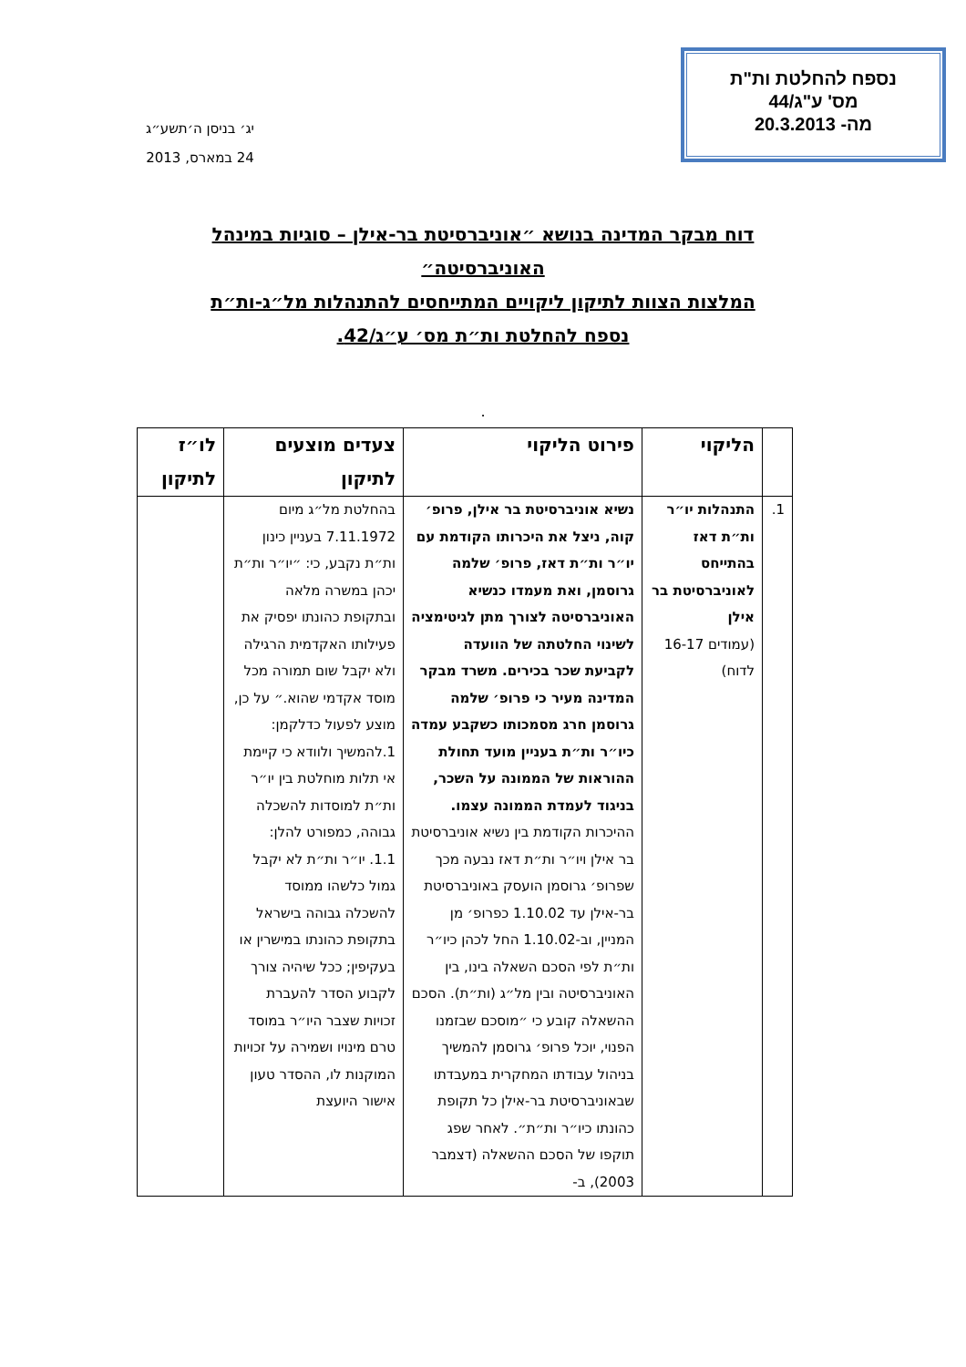נספח להחלטת ות"ת
מס' ע"ג/44
מה- 20.3.2013
יג׳ בניסן ה׳תשע״ג
24 במארס, 2013
דוח מבקר המדינה בנושא ״אוניברסיטת בר-אילן – סוגיות במינהל האוניברסיטה״
המלצות הצוות לתיקון ליקויים המתייחסים להתנהלות מל״ג-ות״ת
נספח להחלטת ות״ת מס׳ ע״ג/42.
.
| | הליקוי | פירוט הליקוי | צעדים מוצעים לתיקון | לו״ז לתיקון |
| --- | --- | --- | --- | --- |
| 1. | התנהלות יו״ר ות״ת דאז בהתייחס לאוניברסיטת בר אילן (עמודים 16-17 לדוח) | נשיא אוניברסיטת בר אילן, פרופ׳ קוה, ניצל את היכרותו הקודמת עם יו״ר ות״ת דאז, פרופ׳ שלמה גרוסמן, ואת מעמדו כנשיא האוניברסיטה לצורך מתן לגיטימציה לשינוי החלטתה של הוועדה לקביעת שכר בכירים. משרד מבקר המדינה מעיר כי פרופ׳ שלמה גרוסמן חרג מסמכותו כשקבע עמדה כיו״ר ות״ת בעניין מועד תחולת ההוראות של הממונה על השכר, בניגוד לעמדת הממונה עצמו. ההיכרות הקודמת בין נשיא אוניברסיטת בר אילן ויו״ר ות״ת דאז נבעה מכך שפרופ׳ גרוסמן הועסק באוניברסיטת בר-אילן עד 1.10.02 כפרופ׳ מן המניין, וב-1.10.02 החל לכהן כיו״ר ות״ת לפי הסכם השאלה בינו, בין האוניברסיטה ובין מל״ג (ות״ת). הסכם ההשאלה קובע כי ״מוסכם שבזמנו הפנוי, יוכל פרופ׳ גרוסמן להמשיך בניהול עבודתו המחקרית במעבדתו שבאוניברסיטת בר-אילן כל תקופת כהונתו כיו״ר ות״ת״. לאחר שפג תוקפו של הסכם ההשאלה (דצמבר 2003), ב- | בהחלטת מל״ג מיום 7.11.1972 בעניין כינון ות״ת נקבע, כי: ״יו״ר ות״ת יכהן במשרה מלאה ובתקופת כהונתו יפסיק את פעילותו האקדמית הרגילה ולא יקבל שום תמורה מכל מוסד אקדמי שהוא.״ על כן, מוצע לפעול כדלקמן: 1.להמשיך ולוודא כי קיימת אי תלות מוחלטת בין יו״ר ות״ת למוסדות להשכלה גבוהה, כמפורט להלן: 1.1. יו״ר ות״ת לא יקבל גמול כלשהו ממוסד להשכלה גבוהה בישראל בתקופת כהונתו במישרין או בעקיפין; ככל שיהיה צורך לקבוע הסדר להעברת זכויות שצבר היו״ר במוסד טרם מינויו ושמירה על זכויות המוקנות לו, ההסדר טעון אישור היועצת | |